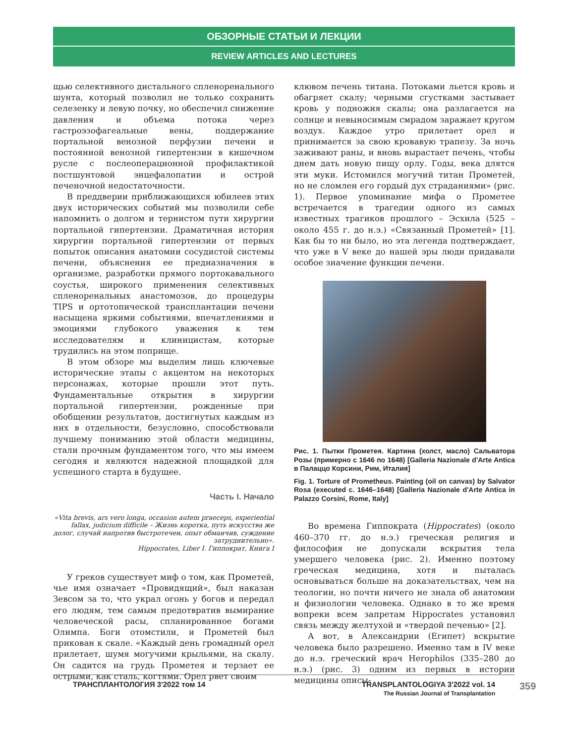ОБЗОРНЫЕ СТАТЬИ И ЛЕКЦИИ
REVIEW ARTICLES AND LECTURES
щью селективного дистального спленоренального шунта, который позволил не только сохранить селезенку и левую почку, но обеспечил снижение давления и объема потока через гастроэзофагеальные вены, поддержание портальной венозной перфузии печени и постоянной венозной гипертензии в кишечном русле с послеоперационной профилактикой постшунтовой энцефалопатии и острой печеночной недостаточности.
В преддверии приближающихся юбилеев этих двух исторических событий мы позволили себе напомнить о долгом и тернистом пути хирургии портальной гипертензии. Драматичная история хирургии портальной гипертензии от первых попыток описания анатомии сосудистой системы печени, объяснения ее предназначения в организме, разработки прямого портокавального соустья, широкого применения селективных спленоренальных анастомозов, до процедуры TIPS и ортотопической трансплантации печени насыщена яркими событиями, впечатлениями и эмоциями глубокого уважения к тем исследователям и клиницистам, которые трудились на этом поприще.
В этом обзоре мы выделим лишь ключевые исторические этапы с акцентом на некоторых персонажах, которые прошли этот путь. Фундаментальные открытия в хирургии портальной гипертензии, рожденные при обобщении результатов, достигнутых каждым из них в отдельности, безусловно, способствовали лучшему пониманию этой области медицины, стали прочным фундаментом того, что мы имеем сегодня и являются надежной площадкой для успешного старта в будущее.
Часть I. Начало
«Vita brevis, ars vero longa, occasion autem praeceps, experiential fallax, judicium difficile – Жизнь коротка, путь искусства же долог, случай напротив быстротечен, опыт обманчив, суждение затруднительно».
Hippocrates, Liber I. Гиппократ, Книга I
У греков существует миф о том, как Прометей, чье имя означает «Провидящий», был наказан Зевсом за то, что украл огонь у богов и передал его людям, тем самым предотвратив вымирание человеческой расы, спланированное богами Олимпа. Боги отомстили, и Прометей был прикован к скале. «Каждый день громадный орел прилетает, шумя могучими крыльями, на скалу. Он садится на грудь Прометея и терзает ее острыми, как сталь, когтями. Орел рвет своим
клювом печень титана. Потоками льется кровь и обагряет скалу; черными сгустками застывает кровь у подножия скалы; она разлагается на солнце и невыносимым смрадом заражает кругом воздух. Каждое утро прилетает орел и принимается за свою кровавую трапезу. За ночь заживают раны, и вновь вырастает печень, чтобы днем дать новую пищу орлу. Годы, века длятся эти муки. Истомился могучий титан Прометей, но не сломлен его гордый дух страданиями» (рис. 1). Первое упоминание мифа о Прометее встречается в трагедии одного из самых известных трагиков прошлого – Эсхила (525 – около 455 г. до н.э.) «Связанный Прометей» [1]. Как бы то ни было, но эта легенда подтверждает, что уже в V веке до нашей эры люди придавали особое значение функции печени.
Рис. 1. Пытки Прометея. Картина (холст, масло) Сальватора Розы (примерно с 1646 по 1648) [Galleria Nazionale d'Arte Antica в Палаццо Корсини, Рим, Италия]
Fig. 1. Torture of Prometheus. Painting (oil on canvas) by Salvator Rosa (executed c. 1646–1648) [Galleria Nazionale d'Arte Antica in Palazzo Corsini, Rome, Italy]
Во времена Гиппократа (Hippocrates) (около 460–370 гг. до н.э.) греческая религия и философия не допускали вскрытия тела умершего человека (рис. 2). Именно поэтому греческая медицина, хотя и пыталась основываться больше на доказательствах, чем на теологии, но почти ничего не знала об анатомии и физиологии человека. Однако в то же время вопреки всем запретам Hippocrates установил связь между желтухой и «твердой печенью» [2].
А вот, в Александрии (Египет) вскрытие человека было разрешено. Именно там в IV веке до н.э. греческий врач Herophilos (335–280 до н.э.) (рис. 3) одним из первых в истории медицины описы-
ТРАНСПЛАНТОЛОГИЯ 3'2022 том 14 TRANSPLANTOLOGIYA 3'2022 vol. 14
The Russian Journal of Transplantation
359